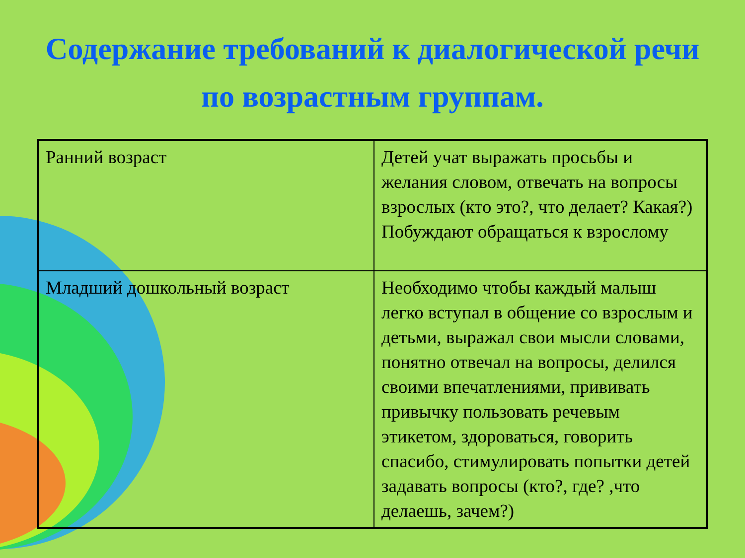Содержание требований к диалогической речи по возрастным группам.
| Ранний возраст | Детей учат выражать просьбы и желания словом, отвечать на вопросы взрослых (кто это?, что делает? Какая?) Побуждают обращаться к взрослому |
| Младший дошкольный возраст | Необходимо чтобы каждый малыш легко вступал в общение со взрослым и детьми, выражал свои мысли словами, понятно отвечал на вопросы, делился своими впечатлениями, прививать привычку пользовать речевым этикетом, здороваться, говорить спасибо, стимулировать попытки детей задавать вопросы (кто?, где? ,что делаешь, зачем?) |